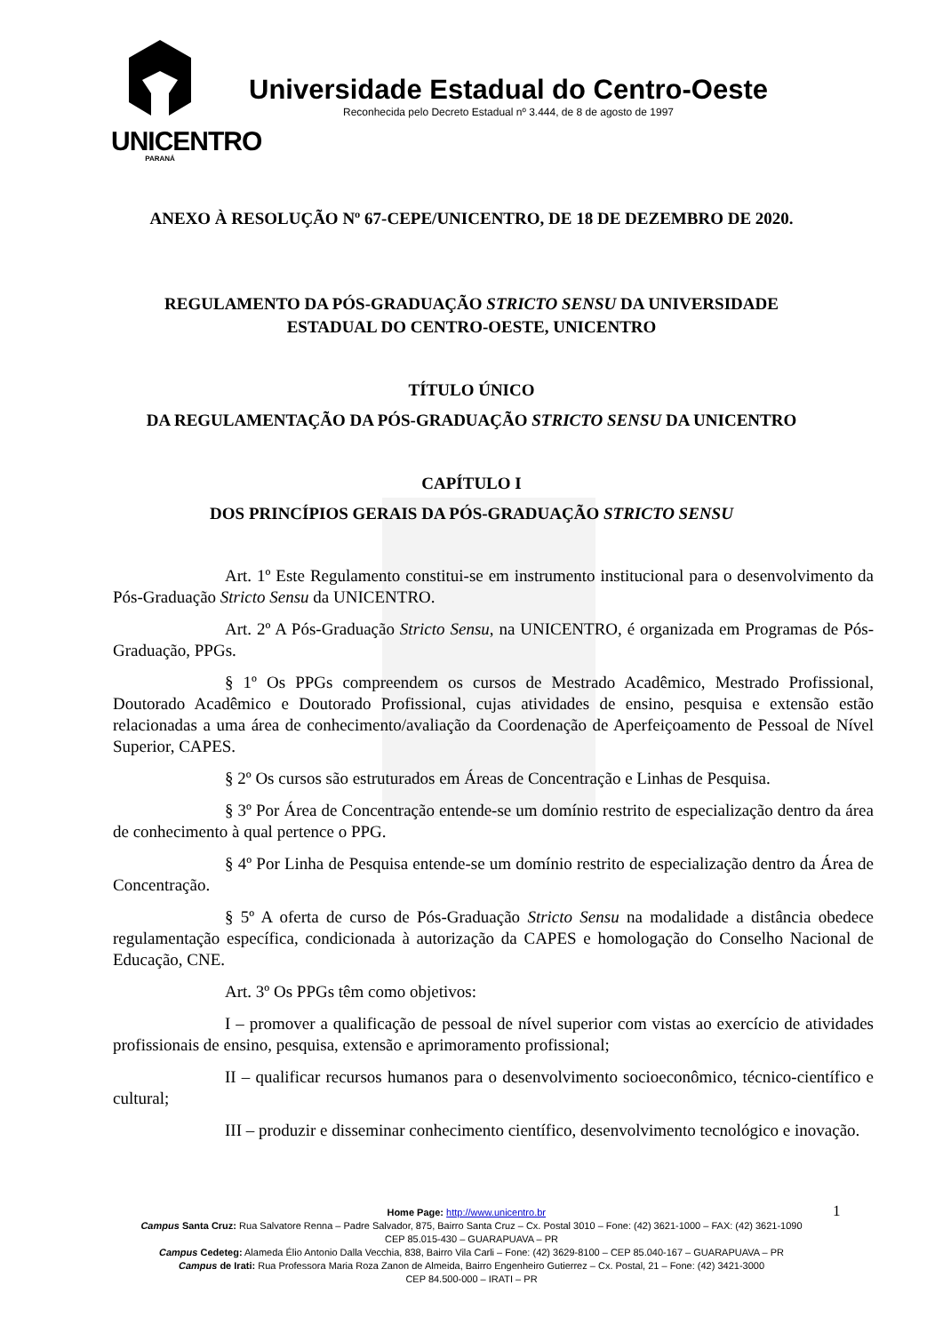UNICENTRO
PARANÁ
Universidade Estadual do Centro-Oeste
Reconhecida pelo Decreto Estadual nº 3.444, de 8 de agosto de 1997
ANEXO À RESOLUÇÃO Nº 67-CEPE/UNICENTRO, DE 18 DE DEZEMBRO DE 2020.
REGULAMENTO DA PÓS-GRADUAÇÃO STRICTO SENSU DA UNIVERSIDADE
ESTADUAL DO CENTRO-OESTE, UNICENTRO
TÍTULO ÚNICO
DA REGULAMENTAÇÃO DA PÓS-GRADUAÇÃO STRICTO SENSU DA UNICENTRO
CAPÍTULO I
DOS PRINCÍPIOS GERAIS DA PÓS-GRADUAÇÃO STRICTO SENSU
Art. 1º Este Regulamento constitui-se em instrumento institucional para o desenvolvimento da Pós-Graduação Stricto Sensu da UNICENTRO.
Art. 2º A Pós-Graduação Stricto Sensu, na UNICENTRO, é organizada em Programas de Pós-Graduação, PPGs.
§ 1º Os PPGs compreendem os cursos de Mestrado Acadêmico, Mestrado Profissional, Doutorado Acadêmico e Doutorado Profissional, cujas atividades de ensino, pesquisa e extensão estão relacionadas a uma área de conhecimento/avaliação da Coordenação de Aperfeiçoamento de Pessoal de Nível Superior, CAPES.
§ 2º Os cursos são estruturados em Áreas de Concentração e Linhas de Pesquisa.
§ 3º Por Área de Concentração entende-se um domínio restrito de especialização dentro da área de conhecimento à qual pertence o PPG.
§ 4º Por Linha de Pesquisa entende-se um domínio restrito de especialização dentro da Área de Concentração.
§ 5º A oferta de curso de Pós-Graduação Stricto Sensu na modalidade a distância obedece regulamentação específica, condicionada à autorização da CAPES e homologação do Conselho Nacional de Educação, CNE.
Art. 3º Os PPGs têm como objetivos:
I – promover a qualificação de pessoal de nível superior com vistas ao exercício de atividades profissionais de ensino, pesquisa, extensão e aprimoramento profissional;
II – qualificar recursos humanos para o desenvolvimento socioeconômico, técnico-científico e cultural;
III – produzir e disseminar conhecimento científico, desenvolvimento tecnológico e inovação.
Home Page: http://www.unicentro.br 1
Campus Santa Cruz: Rua Salvatore Renna – Padre Salvador, 875, Bairro Santa Cruz – Cx. Postal 3010 – Fone: (42) 3621-1000 – FAX: (42) 3621-1090
CEP 85.015-430 – GUARAPUAVA – PR
Campus Cedeteg: Alameda Élio Antonio Dalla Vecchia, 838, Bairro Vila Carli – Fone: (42) 3629-8100 – CEP 85.040-167 – GUARAPUAVA – PR
Campus de Irati: Rua Professora Maria Roza Zanon de Almeida, Bairro Engenheiro Gutierrez – Cx. Postal, 21 – Fone: (42) 3421-3000
CEP 84.500-000 – IRATI – PR